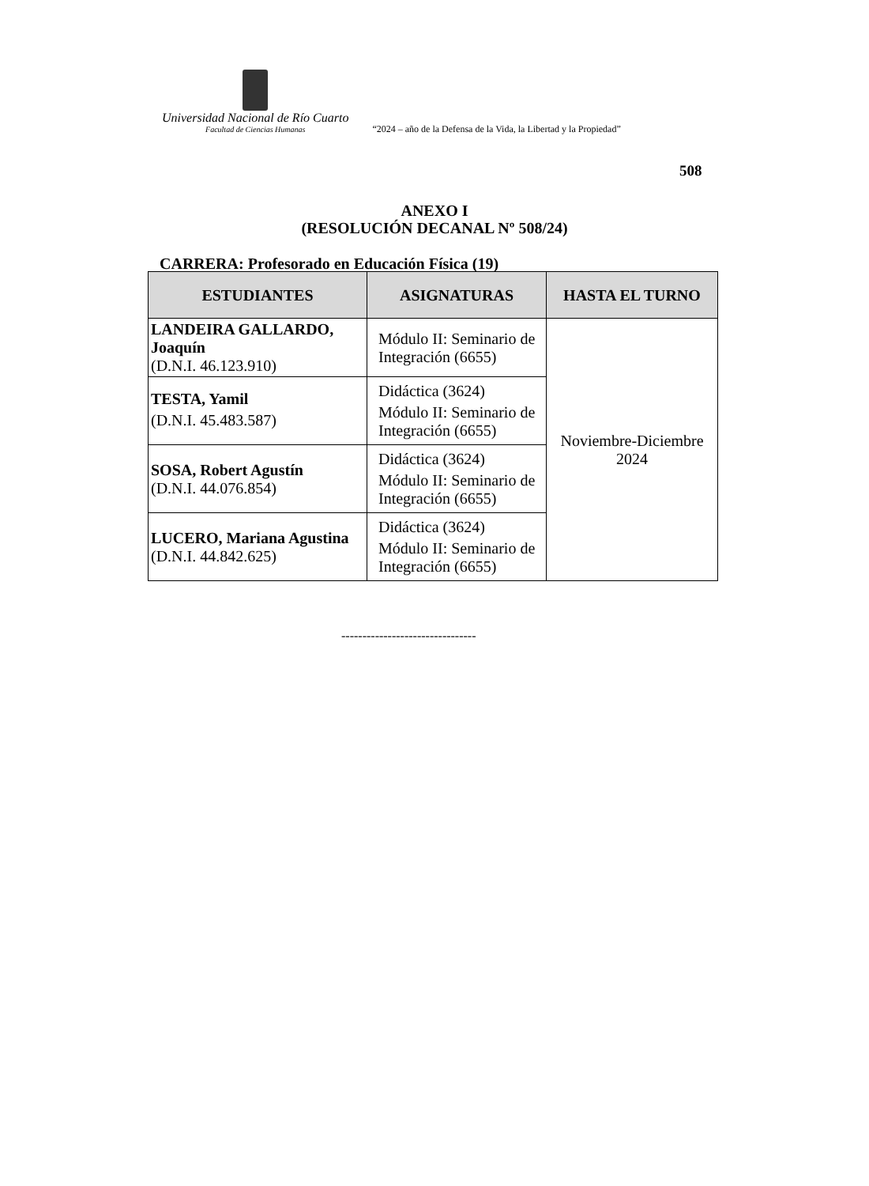Universidad Nacional de Río Cuarto Facultad de Ciencias Humanas “2024 – año de la Defensa de la Vida, la Libertad y la Propiedad”
508
ANEXO I
(RESOLUCIÓN DECANAL Nº 508/24)
CARRERA: Profesorado en Educación Física (19)
| ESTUDIANTES | ASIGNATURAS | HASTA EL TURNO |
| --- | --- | --- |
| LANDEIRA GALLARDO, Joaquín (D.N.I. 46.123.910) | Módulo II: Seminario de Integración (6655) | Noviembre-Diciembre 2024 |
| TESTA, Yamil (D.N.I. 45.483.587) | Didáctica (3624) Módulo II: Seminario de Integración (6655) | |
| SOSA, Robert Agustín (D.N.I. 44.076.854) | Didáctica (3624) Módulo II: Seminario de Integración (6655) | |
| LUCERO, Mariana Agustina (D.N.I. 44.842.625) | Didáctica (3624) Módulo II: Seminario de Integración (6655) | |
--------------------------------